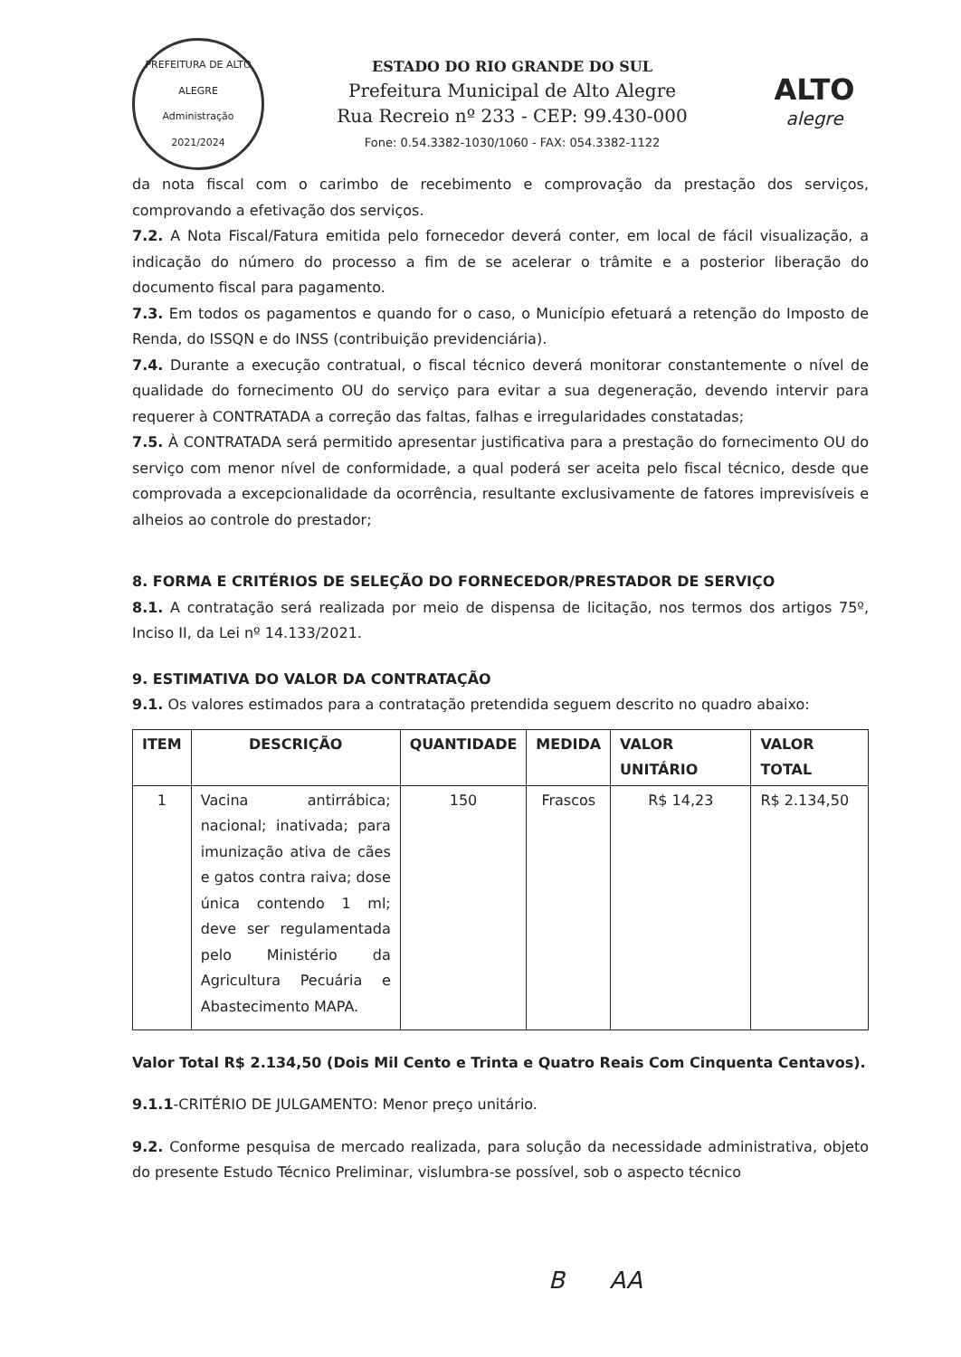PREFEITURA DE ALTO ALEGRE
Administração 2021/2024
ESTADO DO RIO GRANDE DO SUL
Prefeitura Municipal de Alto Alegre
Rua Recreio nº 233 - CEP: 99.430-000
Fone: 0.54.3382-1030/1060 - FAX: 054.3382-1122
ALTO
alegre
da nota fiscal com o carimbo de recebimento e comprovação da prestação dos serviços, comprovando a efetivação dos serviços.
7.2. A Nota Fiscal/Fatura emitida pelo fornecedor deverá conter, em local de fácil visualização, a indicação do número do processo a fim de se acelerar o trâmite e a posterior liberação do documento fiscal para pagamento.
7.3. Em todos os pagamentos e quando for o caso, o Município efetuará a retenção do Imposto de Renda, do ISSQN e do INSS (contribuição previdenciária).
7.4. Durante a execução contratual, o fiscal técnico deverá monitorar constantemente o nível de qualidade do fornecimento OU do serviço para evitar a sua degeneração, devendo intervir para requerer à CONTRATADA a correção das faltas, falhas e irregularidades constatadas;
7.5. À CONTRATADA será permitido apresentar justificativa para a prestação do fornecimento OU do serviço com menor nível de conformidade, a qual poderá ser aceita pelo fiscal técnico, desde que comprovada a excepcionalidade da ocorrência, resultante exclusivamente de fatores imprevisíveis e alheios ao controle do prestador;
8. FORMA E CRITÉRIOS DE SELEÇÃO DO FORNECEDOR/PRESTADOR DE SERVIÇO
8.1. A contratação será realizada por meio de dispensa de licitação, nos termos dos artigos 75º, Inciso II, da Lei nº 14.133/2021.
9. ESTIMATIVA DO VALOR DA CONTRATAÇÃO
9.1. Os valores estimados para a contratação pretendida seguem descrito no quadro abaixo:
| ITEM | DESCRIÇÃO | QUANTIDADE | MEDIDA | VALOR UNITÁRIO | VALOR TOTAL |
| --- | --- | --- | --- | --- | --- |
| 1 | Vacina antirrábica; nacional; inativada; para imunização ativa de cães e gatos contra raiva; dose única contendo 1 ml; deve ser regulamentada pelo Ministério da Agricultura Pecuária e Abastecimento MAPA. | 150 | Frascos | R$ 14,23 | R$ 2.134,50 |
Valor Total R$ 2.134,50 (Dois Mil Cento e Trinta e Quatro Reais Com Cinquenta Centavos).
9.1.1-CRITÉRIO DE JULGAMENTO: Menor preço unitário.
9.2. Conforme pesquisa de mercado realizada, para solução da necessidade administrativa, objeto do presente Estudo Técnico Preliminar, vislumbra-se possível, sob o aspecto técnico
B AA